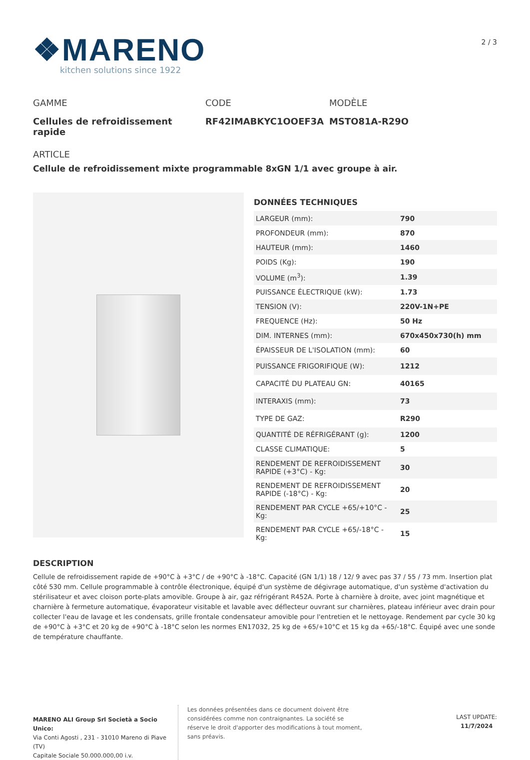❖MARENO
kitchen solutions since 1922
2 / 3
GAMME
Cellules de refroidissement rapide
CODE
RF42IMABKYC1OOEF3A
MODÈLE
MSTO81A-R29O
ARTICLE
Cellule de refroidissement mixte programmable 8xGN 1/1 avec groupe à air.
DONNÉES TECHNIQUES
| LARGEUR (mm): | 790 |
| PROFONDEUR (mm): | 870 |
| HAUTEUR (mm): | 1460 |
| POIDS (Kg): | 190 |
| VOLUME (m<sup>3</sup>): | 1.39 |
| PUISSANCE ÉLECTRIQUE (kW): | 1.73 |
| TENSION (V): | 220V-1N+PE |
| FREQUENCE (Hz): | 50 Hz |
| DIM. INTERNES (mm): | 670x450x730(h) mm |
| ÉPAISSEUR DE L'ISOLATION (mm): | 60 |
| PUISSANCE FRIGORIFIQUE (W): | 1212 |
| CAPACITÉ DU PLATEAU GN: | 40165 |
| INTERAXIS (mm): | 73 |
| TYPE DE GAZ: | R290 |
| QUANTITÉ DE RÉFRIGÉRANT (g): | 1200 |
| CLASSE CLIMATIQUE: | 5 |
| RENDEMENT DE REFROIDISSEMENT RAPIDE (+3°C) - Kg: | 30 |
| RENDEMENT DE REFROIDISSEMENT RAPIDE (-18°C) - Kg: | 20 |
| RENDEMENT PAR CYCLE +65/+10°C - Kg: | 25 |
| RENDEMENT PAR CYCLE +65/-18°C - Kg: | 15 |
DESCRIPTION
Cellule de refroidissement rapide de +90°C à +3°C / de +90°C à -18°C. Capacité (GN 1/1) 18 / 12/ 9 avec pas 37 / 55 / 73 mm. Insertion plat côté 530 mm. Cellule programmable à contrôle électronique, équipé d'un système de dégivrage automatique, d'un système d'activation du stérilisateur et avec cloison porte-plats amovible. Groupe à air, gaz réfrigérant R452A. Porte à charnière à droite, avec joint magnétique et charnière à fermeture automatique, évaporateur visitable et lavable avec déflecteur ouvrant sur charnières, plateau inférieur avec drain pour collecter l'eau de lavage et les condensats, grille frontale condensateur amovible pour l'entretien et le nettoyage. Rendement par cycle 30 kg de +90°C à +3°C et 20 kg de +90°C à -18°C selon les normes EN17032, 25 kg de +65/+10°C et 15 kg da +65/-18°C. Équipé avec une sonde de température chauffante.
MARENO ALI Group Srl Società a Socio Unico:
Via Conti Agosti , 231 - 31010 Mareno di Piave (TV)
Capitale Sociale 50.000.000,00 i.v.
Les données présentées dans ce document doivent être considérées comme non contraignantes. La société se réserve le droit d'apporter des modifications à tout moment, sans préavis.
LAST UPDATE:
11/7/2024